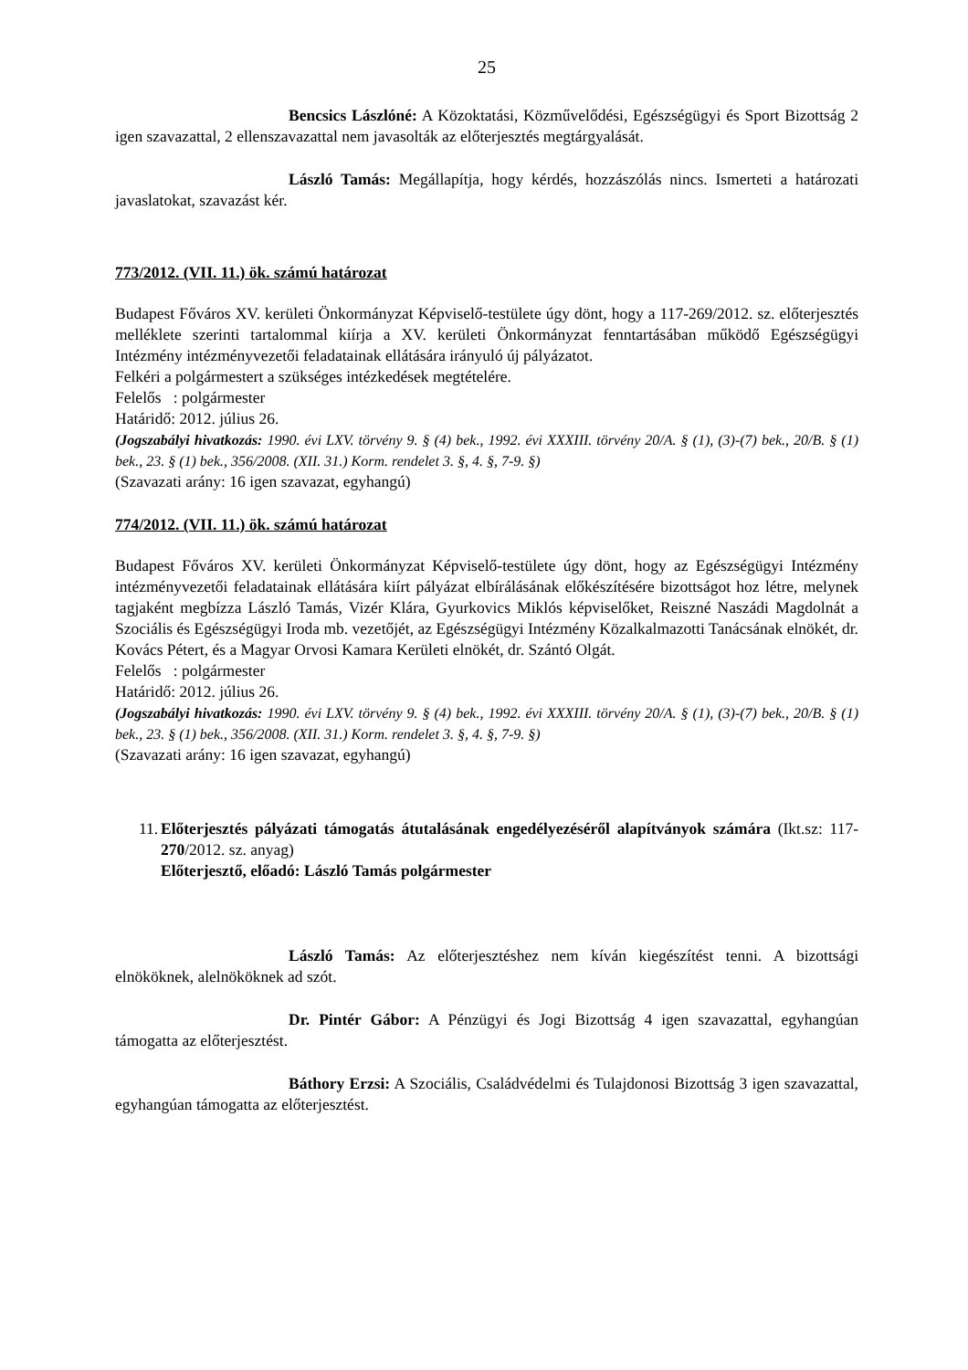25
Bencsics Lászlóné: A Közoktatási, Közművelődési, Egészségügyi és Sport Bizottság 2 igen szavazattal, 2 ellenszavazattal nem javasolták az előterjesztés megtárgyalását.
László Tamás: Megállapítja, hogy kérdés, hozzászólás nincs. Ismerteti a határozati javaslatokat, szavazást kér.
773/2012. (VII. 11.) ök. számú határozat
Budapest Főváros XV. kerületi Önkormányzat Képviselő-testülete úgy dönt, hogy a 117-269/2012. sz. előterjesztés melléklete szerinti tartalommal kiírja a XV. kerületi Önkormányzat fenntartásában működő Egészségügyi Intézmény intézményvezetői feladatainak ellátására irányuló új pályázatot.
Felkéri a polgármestert a szükséges intézkedések megtételére.
Felelős : polgármester
Határidő: 2012. július 26.
(Jogszabályi hivatkozás: 1990. évi LXV. törvény 9. § (4) bek., 1992. évi XXXIII. törvény 20/A. § (1), (3)-(7) bek., 20/B. § (1) bek., 23. § (1) bek., 356/2008. (XII. 31.) Korm. rendelet 3. §, 4. §, 7-9. §)
(Szavazati arány: 16 igen szavazat, egyhangú)
774/2012. (VII. 11.) ök. számú határozat
Budapest Főváros XV. kerületi Önkormányzat Képviselő-testülete úgy dönt, hogy az Egészségügyi Intézmény intézményvezetői feladatainak ellátására kiírt pályázat elbírálásának előkészítésére bizottságot hoz létre, melynek tagjaként megbízza László Tamás, Vizér Klára, Gyurkovics Miklós képviselőket, Reiszné Naszádi Magdolnát a Szociális és Egészségügyi Iroda mb. vezetőjét, az Egészségügyi Intézmény Közalkalmazotti Tanácsának elnökét, dr. Kovács Pétert, és a Magyar Orvosi Kamara Kerületi elnökét, dr. Szántó Olgát.
Felelős : polgármester
Határidő: 2012. július 26.
(Jogszabályi hivatkozás: 1990. évi LXV. törvény 9. § (4) bek., 1992. évi XXXIII. törvény 20/A. § (1), (3)-(7) bek., 20/B. § (1) bek., 23. § (1) bek., 356/2008. (XII. 31.) Korm. rendelet 3. §, 4. §, 7-9. §)
(Szavazati arány: 16 igen szavazat, egyhangú)
11.
Előterjesztés pályázati támogatás átutalásának engedélyezéséről alapítványok számára (Ikt.sz: 117-270/2012. sz. anyag)
Előterjesztő, előadó: László Tamás polgármester
László Tamás: Az előterjesztéshez nem kíván kiegészítést tenni. A bizottsági elnököknek, alelnököknek ad szót.
Dr. Pintér Gábor: A Pénzügyi és Jogi Bizottság 4 igen szavazattal, egyhangúan támogatta az előterjesztést.
Báthory Erzsi: A Szociális, Családvédelmi és Tulajdonosi Bizottság 3 igen szavazattal, egyhangúan támogatta az előterjesztést.